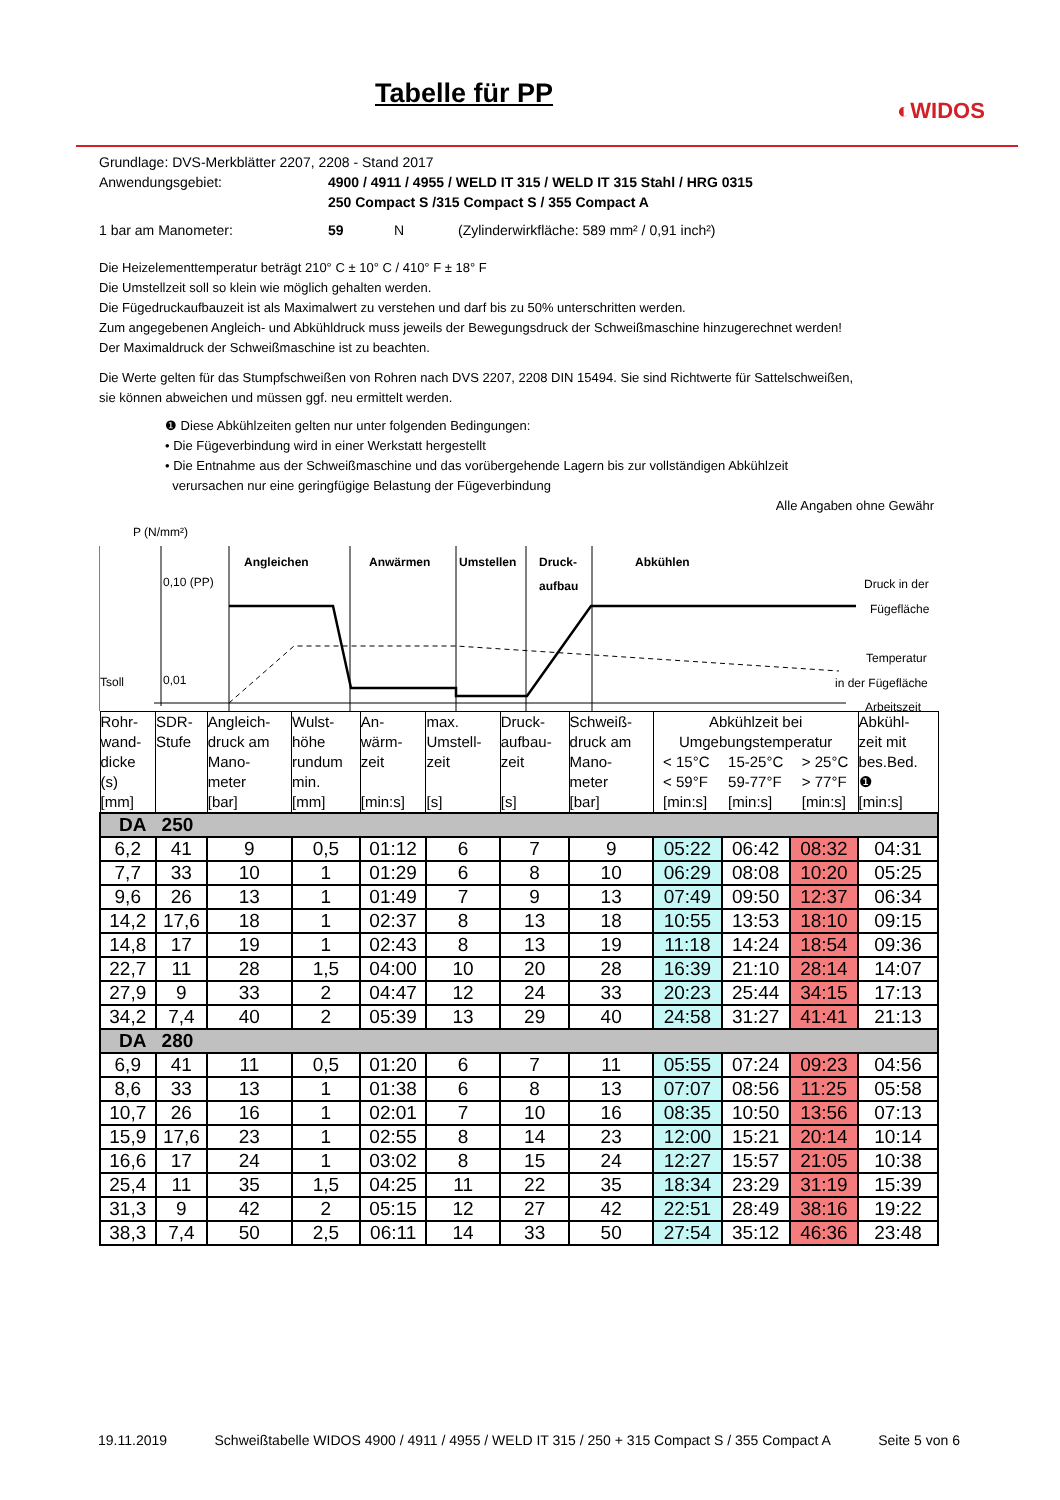Tabelle für PP
◐WIDOS
Grundlage: DVS-Merkblätter 2207, 2208 - Stand 2017
Anwendungsgebiet: 4900 / 4911 / 4955 / WELD IT 315 / WELD IT 315 Stahl / HRG 0315
250 Compact S /315 Compact S / 355 Compact A
1 bar am Manometer: 59 N (Zylinderwirkfläche: 589 mm² / 0,91 inch²)
Die Heizelementtemperatur beträgt 210° C ± 10° C / 410° F ± 18° F
Die Umstellzeit soll so klein wie möglich gehalten werden.
Die Fügedruckaufbauzeit ist als Maximalwert zu verstehen und darf bis zu 50% unterschritten werden.
Zum angegebenen Angleich- und Abkühldruck muss jeweils der Bewegungsdruck der Schweißmaschine hinzugerechnet werden!
Der Maximaldruck der Schweißmaschine ist zu beachten.
Die Werte gelten für das Stumpfschweißen von Rohren nach DVS 2207, 2208 DIN 15494. Sie sind Richtwerte für Sattelschweißen,
sie können abweichen und müssen ggf. neu ermittelt werden.
❶ Diese Abkühlzeiten gelten nur unter folgenden Bedingungen:
• Die Fügeverbindung wird in einer Werkstatt hergestellt
• Die Entnahme aus der Schweißmaschine und das vorübergehende Lagern bis zur vollständigen Abkühlzeit
verursachen nur eine geringfügige Belastung der Fügeverbindung
Alle Angaben ohne Gewähr
P (N/mm²)
0,10 (PP)
Tsoll
0,01
Angleichen
Anwärmen
Umstellen
Druck-
aufbau
Abkühlen
Druck in der
Fügefläche
Temperatur
in der Fügefläche
Arbeitszeit
| Rohr- wand- dicke (s) [mm] | SDR- Stufe | Angleich- druck am Mano- meter [bar] | Wulst- höhe rundum min. [mm] | An- wärm- zeit [min:s] | max. Umstell- zeit [s] | Druck- aufbau- zeit [s] | Schweiß- druck am Mano- meter [bar] | Abkühlzeit bei Umgebungstemperatur < 15°C < 59°F [min:s] 15-25°C 59-77°F [min:s] > 25°C > 77°F [min:s] | | | Abkühl- zeit mit bes.Bed. ❶ [min:s] |
| DA 250 | | | | | | | | | | | |
| 6,2 | 41 | 9 | 0,5 | 01:12 | 6 | 7 | 9 | 05:22 | 06:42 | 08:32 | 04:31 |
| 7,7 | 33 | 10 | 1 | 01:29 | 6 | 8 | 10 | 06:29 | 08:08 | 10:20 | 05:25 |
| 9,6 | 26 | 13 | 1 | 01:49 | 7 | 9 | 13 | 07:49 | 09:50 | 12:37 | 06:34 |
| 14,2 | 17,6 | 18 | 1 | 02:37 | 8 | 13 | 18 | 10:55 | 13:53 | 18:10 | 09:15 |
| 14,8 | 17 | 19 | 1 | 02:43 | 8 | 13 | 19 | 11:18 | 14:24 | 18:54 | 09:36 |
| 22,7 | 11 | 28 | 1,5 | 04:00 | 10 | 20 | 28 | 16:39 | 21:10 | 28:14 | 14:07 |
| 27,9 | 9 | 33 | 2 | 04:47 | 12 | 24 | 33 | 20:23 | 25:44 | 34:15 | 17:13 |
| 34,2 | 7,4 | 40 | 2 | 05:39 | 13 | 29 | 40 | 24:58 | 31:27 | 41:41 | 21:13 |
| DA 280 | | | | | | | | | | | |
| 6,9 | 41 | 11 | 0,5 | 01:20 | 6 | 7 | 11 | 05:55 | 07:24 | 09:23 | 04:56 |
| 8,6 | 33 | 13 | 1 | 01:38 | 6 | 8 | 13 | 07:07 | 08:56 | 11:25 | 05:58 |
| 10,7 | 26 | 16 | 1 | 02:01 | 7 | 10 | 16 | 08:35 | 10:50 | 13:56 | 07:13 |
| 15,9 | 17,6 | 23 | 1 | 02:55 | 8 | 14 | 23 | 12:00 | 15:21 | 20:14 | 10:14 |
| 16,6 | 17 | 24 | 1 | 03:02 | 8 | 15 | 24 | 12:27 | 15:57 | 21:05 | 10:38 |
| 25,4 | 11 | 35 | 1,5 | 04:25 | 11 | 22 | 35 | 18:34 | 23:29 | 31:19 | 15:39 |
| 31,3 | 9 | 42 | 2 | 05:15 | 12 | 27 | 42 | 22:51 | 28:49 | 38:16 | 19:22 |
| 38,3 | 7,4 | 50 | 2,5 | 06:11 | 14 | 33 | 50 | 27:54 | 35:12 | 46:36 | 23:48 |
19.11.2019 Schweißtabelle WIDOS 4900 / 4911 / 4955 / WELD IT 315 / 250 + 315 Compact S / 355 Compact A Seite 5 von 6